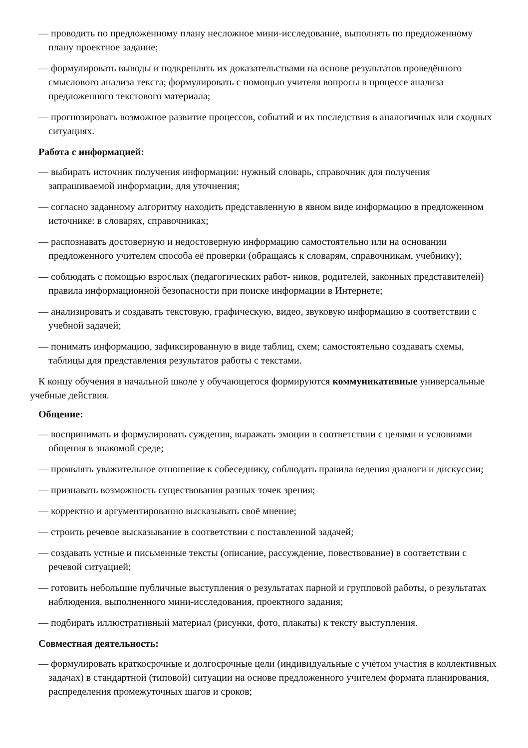— проводить по предложенному плану несложное мини-исследование, выполнять по предложенному плану проектное задание;
— формулировать выводы и подкреплять их доказательствами на основе результатов проведённого смыслового анализа текста; формулировать с помощью учителя вопросы в процессе анализа предложенного текстового материала;
— прогнозировать возможное развитие процессов, событий и их последствия в аналогичных или сходных ситуациях.
Работа с информацией:
— выбирать источник получения информации: нужный словарь, справочник для получения запрашиваемой информации, для уточнения;
— согласно заданному алгоритму находить представленную в явном виде информацию в предложенном источнике: в словарях, справочниках;
— распознавать достоверную и недостоверную информацию самостоятельно или на основании предложенного учителем способа её проверки (обращаясь к словарям, справочникам, учебнику);
— соблюдать с помощью взрослых (педагогических работ- ников, родителей, законных представителей) правила информационной безопасности при поиске информации в Интернете;
— анализировать и создавать текстовую, графическую, видео, звуковую информацию в соответствии с учебной задачей;
— понимать информацию, зафиксированную в виде таблиц, схем; самостоятельно создавать схемы, таблицы для представления результатов работы с текстами.
К концу обучения в начальной школе у обучающегося формируются коммуникативные универсальные учебные действия.
Общение:
— воспринимать и формулировать суждения, выражать эмоции в соответствии с целями и условиями общения в знакомой среде;
— проявлять уважительное отношение к собеседнику, соблюдать правила ведения диалоги и дискуссии;
— признавать возможность существования разных точек зрения;
— корректно и аргументированно высказывать своё мнение;
— строить речевое высказывание в соответствии с поставленной задачей;
— создавать устные и письменные тексты (описание, рассуждение, повествование) в соответствии с речевой ситуацией;
— готовить небольшие публичные выступления о результатах парной и групповой работы, о результатах наблюдения, выполненного мини-исследования, проектного задания;
— подбирать иллюстративный материал (рисунки, фото, плакаты) к тексту выступления.
Совместная деятельность:
— формулировать краткосрочные и долгосрочные цели (индивидуальные с учётом участия в коллективных задачах) в стандартной (типовой) ситуации на основе предложенного учителем формата планирования, распределения промежуточных шагов и сроков;